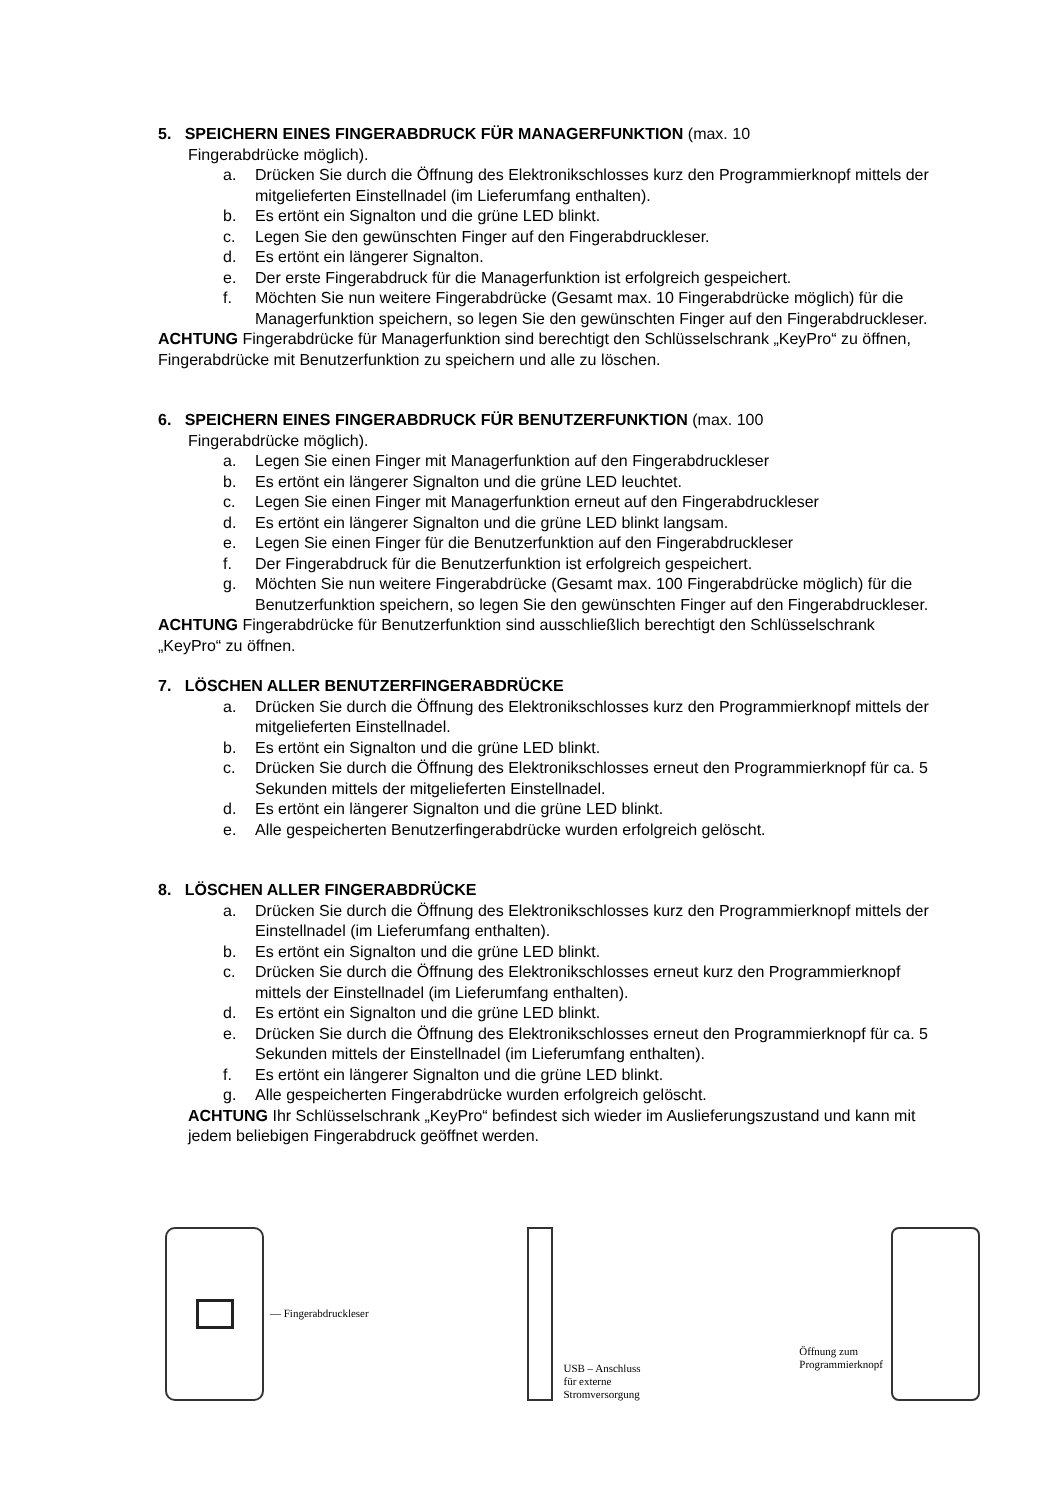5. SPEICHERN EINES FINGERABDRUCK FÜR MANAGERFUNKTION (max. 10
Fingerabdrücke möglich).
a. Drücken Sie durch die Öffnung des Elektronikschlosses kurz den Programmierknopf mittels der mitgelieferten Einstellnadel (im Lieferumfang enthalten).
b. Es ertönt ein Signalton und die grüne LED blinkt.
c. Legen Sie den gewünschten Finger auf den Fingerabdruckleser.
d. Es ertönt ein längerer Signalton.
e. Der erste Fingerabdruck für die Managerfunktion ist erfolgreich gespeichert.
f. Möchten Sie nun weitere Fingerabdrücke (Gesamt max. 10 Fingerabdrücke möglich) für die Managerfunktion speichern, so legen Sie den gewünschten Finger auf den Fingerabdruckleser.
ACHTUNG Fingerabdrücke für Managerfunktion sind berechtigt den Schlüsselschrank „KeyPro“ zu öffnen, Fingerabdrücke mit Benutzerfunktion zu speichern und alle zu löschen.
6. SPEICHERN EINES FINGERABDRUCK FÜR BENUTZERFUNKTION (max. 100
Fingerabdrücke möglich).
a. Legen Sie einen Finger mit Managerfunktion auf den Fingerabdruckleser
b. Es ertönt ein längerer Signalton und die grüne LED leuchtet.
c. Legen Sie einen Finger mit Managerfunktion erneut auf den Fingerabdruckleser
d. Es ertönt ein längerer Signalton und die grüne LED blinkt langsam.
e. Legen Sie einen Finger für die Benutzerfunktion auf den Fingerabdruckleser
f. Der Fingerabdruck für die Benutzerfunktion ist erfolgreich gespeichert.
g. Möchten Sie nun weitere Fingerabdrücke (Gesamt max. 100 Fingerabdrücke möglich) für die Benutzerfunktion speichern, so legen Sie den gewünschten Finger auf den Fingerabdruckleser.
ACHTUNG Fingerabdrücke für Benutzerfunktion sind ausschließlich berechtigt den Schlüsselschrank „KeyPro“ zu öffnen.
7. LÖSCHEN ALLER BENUTZERFINGERABDRÜCKE
a. Drücken Sie durch die Öffnung des Elektronikschlosses kurz den Programmierknopf mittels der mitgelieferten Einstellnadel.
b. Es ertönt ein Signalton und die grüne LED blinkt.
c. Drücken Sie durch die Öffnung des Elektronikschlosses erneut den Programmierknopf für ca. 5 Sekunden mittels der mitgelieferten Einstellnadel.
d. Es ertönt ein längerer Signalton und die grüne LED blinkt.
e. Alle gespeicherten Benutzerfingerabdrücke wurden erfolgreich gelöscht.
8. LÖSCHEN ALLER FINGERABDRÜCKE
a. Drücken Sie durch die Öffnung des Elektronikschlosses kurz den Programmierknopf mittels der Einstellnadel (im Lieferumfang enthalten).
b. Es ertönt ein Signalton und die grüne LED blinkt.
c. Drücken Sie durch die Öffnung des Elektronikschlosses erneut kurz den Programmierknopf mittels der Einstellnadel (im Lieferumfang enthalten).
d. Es ertönt ein Signalton und die grüne LED blinkt.
e. Drücken Sie durch die Öffnung des Elektronikschlosses erneut den Programmierknopf für ca. 5 Sekunden mittels der Einstellnadel (im Lieferumfang enthalten).
f. Es ertönt ein längerer Signalton und die grüne LED blinkt.
g. Alle gespeicherten Fingerabdrücke wurden erfolgreich gelöscht.
ACHTUNG Ihr Schlüsselschrank „KeyPro“ befindest sich wieder im Auslieferungszustand und kann mit jedem beliebigen Fingerabdruck geöffnet werden.
— Fingerabdruckleser USB – Anschluss
für externe
Stromversorgung
Öffnung zum
Programmierknopf